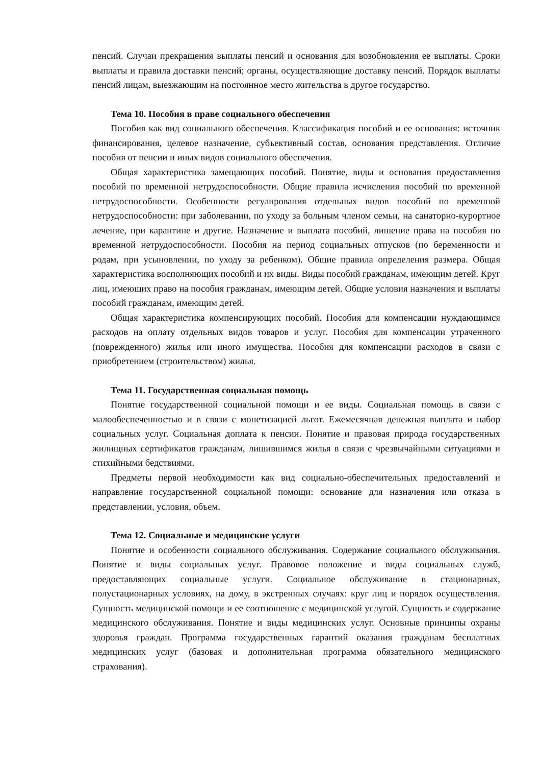пенсий. Случаи прекращения выплаты пенсий и основания для возобновления ее выплаты. Сроки выплаты и правила доставки пенсий; органы, осуществляющие доставку пенсий. Порядок выплаты пенсий лицам, выезжающим на постоянное место жительства в другое государство.
Тема 10. Пособия в праве социального обеспечения
Пособия как вид социального обеспечения. Классификация пособий и ее основания: источник финансирования, целевое назначение, субъективный состав, основания представления. Отличие пособия от пенсии и иных видов социального обеспечения.
Общая характеристика замещающих пособий. Понятие, виды и основания предоставления пособий по временной нетрудоспособности. Общие правила исчисления пособий по временной нетрудоспособности. Особенности регулирования отдельных видов пособий по временной нетрудоспособности: при заболевании, по уходу за больным членом семьи, на санаторно-курортное лечение, при карантине и другие. Назначение и выплата пособий, лишение права на пособия по временной нетрудоспособности. Пособия на период социальных отпусков (по беременности и родам, при усыновлении, по уходу за ребенком). Общие правила определения размера. Общая характеристика восполняющих пособий и их виды. Виды пособий гражданам, имеющим детей. Круг лиц, имеющих право на пособия гражданам, имеющим детей. Общие условия назначения и выплаты пособий гражданам, имеющим детей.
Общая характеристика компенсирующих пособий. Пособия для компенсации нуждающимся расходов на оплату отдельных видов товаров и услуг. Пособия для компенсации утраченного (поврежденного) жилья или иного имущества. Пособия для компенсации расходов в связи с приобретением (строительством) жилья.
Тема 11. Государственная социальная помощь
Понятие государственной социальной помощи и ее виды. Социальная помощь в связи с малообеспеченностью и в связи с монетизацией льгот. Ежемесячная денежная выплата и набор социальных услуг. Социальная доплата к пенсии. Понятие и правовая природа государственных жилищных сертификатов гражданам, лишившимся жилья в связи с чрезвычайными ситуациями и стихийными бедствиями.
Предметы первой необходимости как вид социально-обеспечительных предоставлений и направление государственной социальной помощи: основание для назначения или отказа в представлении, условия, объем.
Тема 12. Социальные и медицинские услуги
Понятие и особенности социального обслуживания. Содержание социального обслуживания. Понятие и виды социальных услуг. Правовое положение и виды социальных служб, предоставляющих социальные услуги. Социальное обслуживание в стационарных, полустационарных условиях, на дому, в экстренных случаях: круг лиц и порядок осуществления. Сущность медицинской помощи и ее соотношение с медицинской услугой. Сущность и содержание медицинского обслуживания. Понятие и виды медицинских услуг. Основные принципы охраны здоровья граждан. Программа государственных гарантий оказания гражданам бесплатных медицинских услуг (базовая и дополнительная программа обязательного медицинского страхования).